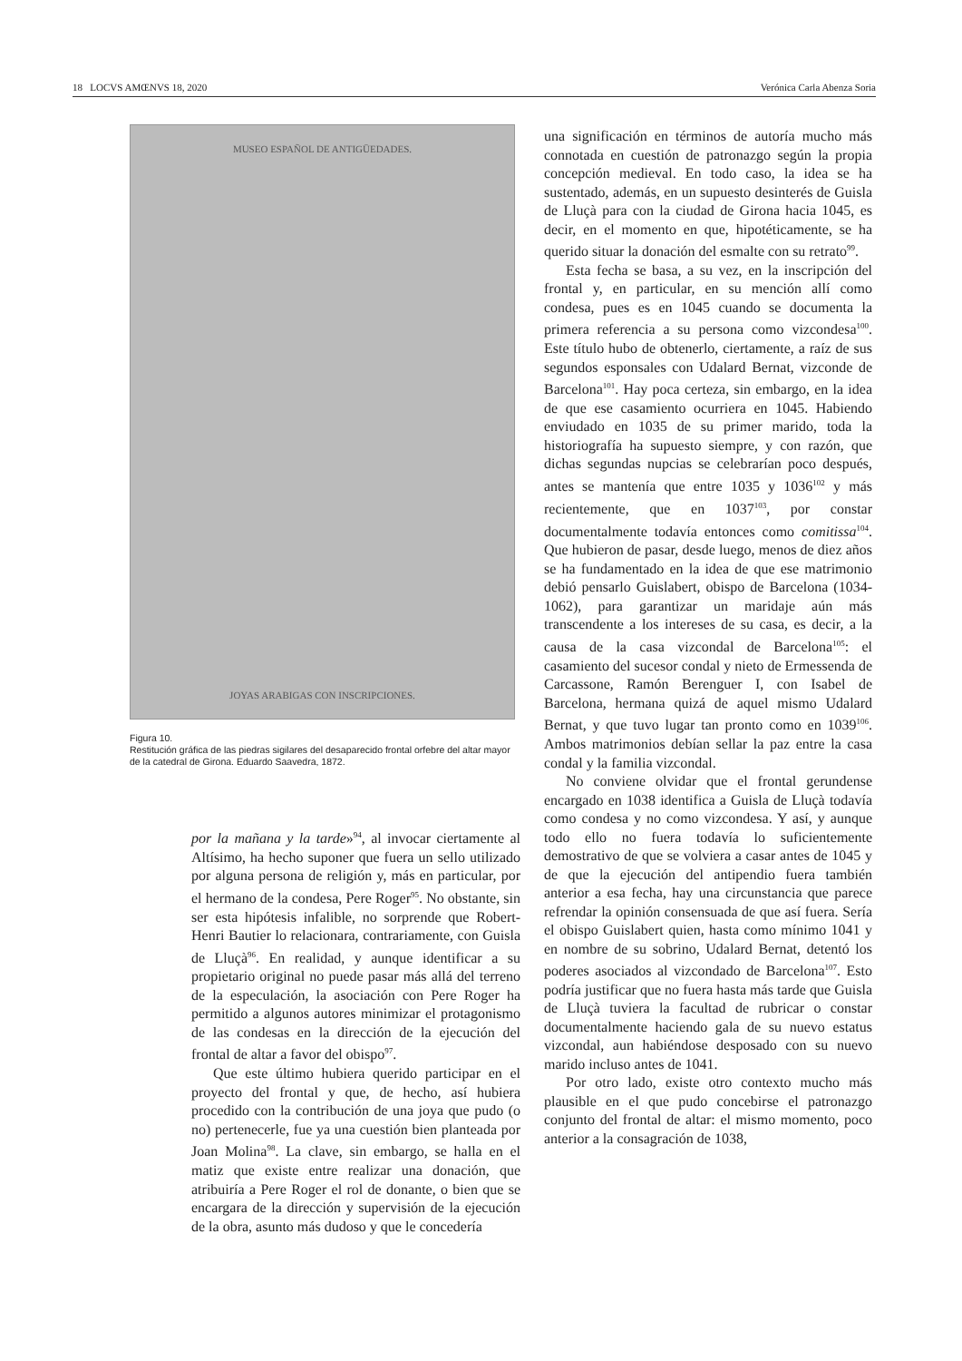18 LOCVS AMŒNVS 18, 2020 Verónica Carla Abenza Soria
MUSEO ESPAÑOL DE ANTIGÜEDADES.
JOYAS ARABIGAS CON INSCRIPCIONES.
Figura 10.
Restitución gráfica de las piedras sigilares del desaparecido frontal orfebre del altar mayor de la catedral de Girona. Eduardo Saavedra, 1872.
por la mañana y la tarde»<sup>94</sup>, al invocar ciertamente al Altísimo, ha hecho suponer que fuera un sello utilizado por alguna persona de religión y, más en particular, por el hermano de la condesa, Pere Roger<sup>95</sup>. No obstante, sin ser esta hipótesis infalible, no sorprende que Robert-Henri Bautier lo relacionara, contrariamente, con Guisla de Lluçà<sup>96</sup>. En realidad, y aunque identificar a su propietario original no puede pasar más allá del terreno de la especulación, la asociación con Pere Roger ha permitido a algunos autores minimizar el protagonismo de las condesas en la dirección de la ejecución del frontal de altar a favor del obispo<sup>97</sup>.
Que este último hubiera querido participar en el proyecto del frontal y que, de hecho, así hubiera procedido con la contribución de una joya que pudo (o no) pertenecerle, fue ya una cuestión bien planteada por Joan Molina<sup>98</sup>. La clave, sin embargo, se halla en el matiz que existe entre realizar una donación, que atribuiría a Pere Roger el rol de donante, o bien que se encargara de la dirección y supervisión de la ejecución de la obra, asunto más dudoso y que le concedería
una significación en términos de autoría mucho más connotada en cuestión de patronazgo según la propia concepción medieval. En todo caso, la idea se ha sustentado, además, en un supuesto desinterés de Guisla de Lluçà para con la ciudad de Girona hacia 1045, es decir, en el momento en que, hipotéticamente, se ha querido situar la donación del esmalte con su retrato<sup>99</sup>.
Esta fecha se basa, a su vez, en la inscripción del frontal y, en particular, en su mención allí como condesa, pues es en 1045 cuando se documenta la primera referencia a su persona como vizcondesa<sup>100</sup>. Este título hubo de obtenerlo, ciertamente, a raíz de sus segundos esponsales con Udalard Bernat, vizconde de Barcelona<sup>101</sup>. Hay poca certeza, sin embargo, en la idea de que ese casamiento ocurriera en 1045. Habiendo enviudado en 1035 de su primer marido, toda la historiografía ha supuesto siempre, y con razón, que dichas segundas nupcias se celebrarían poco después, antes se mantenía que entre 1035 y 1036<sup>102</sup> y más recientemente, que en 1037<sup>103</sup>, por constar documentalmente todavía entonces como comitissa<sup>104</sup>. Que hubieron de pasar, desde luego, menos de diez años se ha fundamentado en la idea de que ese matrimonio debió pensarlo Guislabert, obispo de Barcelona (1034-1062), para garantizar un maridaje aún más transcendente a los intereses de su casa, es decir, a la causa de la casa vizcondal de Barcelona<sup>105</sup>: el casamiento del sucesor condal y nieto de Ermessenda de Carcassone, Ramón Berenguer I, con Isabel de Barcelona, hermana quizá de aquel mismo Udalard Bernat, y que tuvo lugar tan pronto como en 1039<sup>106</sup>. Ambos matrimonios debían sellar la paz entre la casa condal y la familia vizcondal.
No conviene olvidar que el frontal gerundense encargado en 1038 identifica a Guisla de Lluçà todavía como condesa y no como vizcondesa. Y así, y aunque todo ello no fuera todavía lo suficientemente demostrativo de que se volviera a casar antes de 1045 y de que la ejecución del antipendio fuera también anterior a esa fecha, hay una circunstancia que parece refrendar la opinión consensuada de que así fuera. Sería el obispo Guislabert quien, hasta como mínimo 1041 y en nombre de su sobrino, Udalard Bernat, detentó los poderes asociados al vizcondado de Barcelona<sup>107</sup>. Esto podría justificar que no fuera hasta más tarde que Guisla de Lluçà tuviera la facultad de rubricar o constar documentalmente haciendo gala de su nuevo estatus vizcondal, aun habiéndose desposado con su nuevo marido incluso antes de 1041.
Por otro lado, existe otro contexto mucho más plausible en el que pudo concebirse el patronazgo conjunto del frontal de altar: el mismo momento, poco anterior a la consagración de 1038,